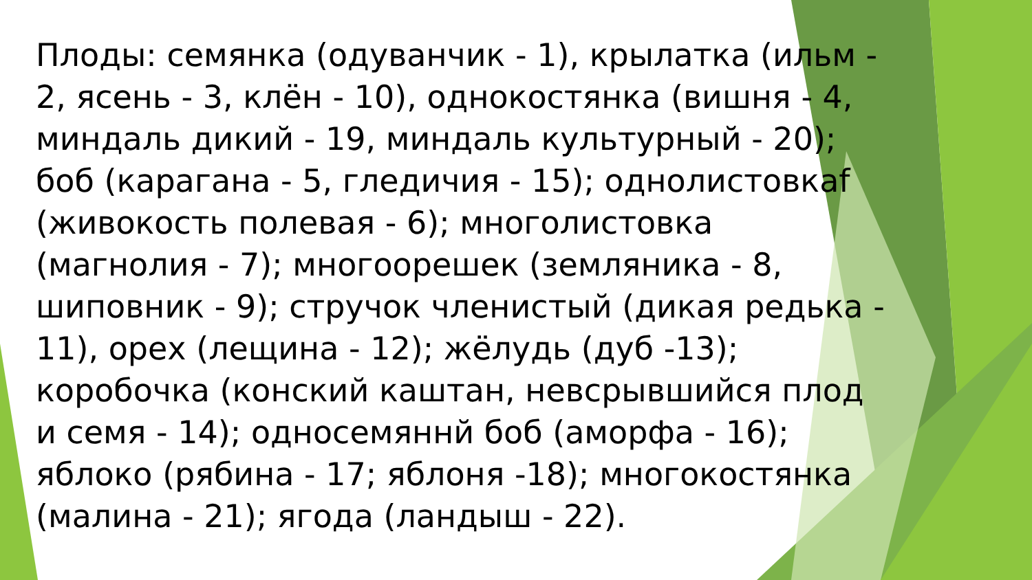Плоды: семянка (одуванчик - 1), крылатка (ильм - 2, ясень - 3, клён - 10), однокостянка (вишня - 4, миндаль дикий - 19, миндаль культурный - 20); боб (карагана - 5, гледичия - 15); однолистовкаf (живокость полевая - 6); многолистовка (магнолия - 7); многоорешек (земляника - 8, шиповник - 9); стручок членистый (дикая редька - 11), орех (лещина - 12); жёлудь (дуб -13); коробочка (конский каштан, невсрывшийся плод и семя - 14); односемяннй боб (аморфа - 16); яблоко (рябина - 17; яблоня -18); многокостянка (малина - 21); ягода (ландыш - 22).